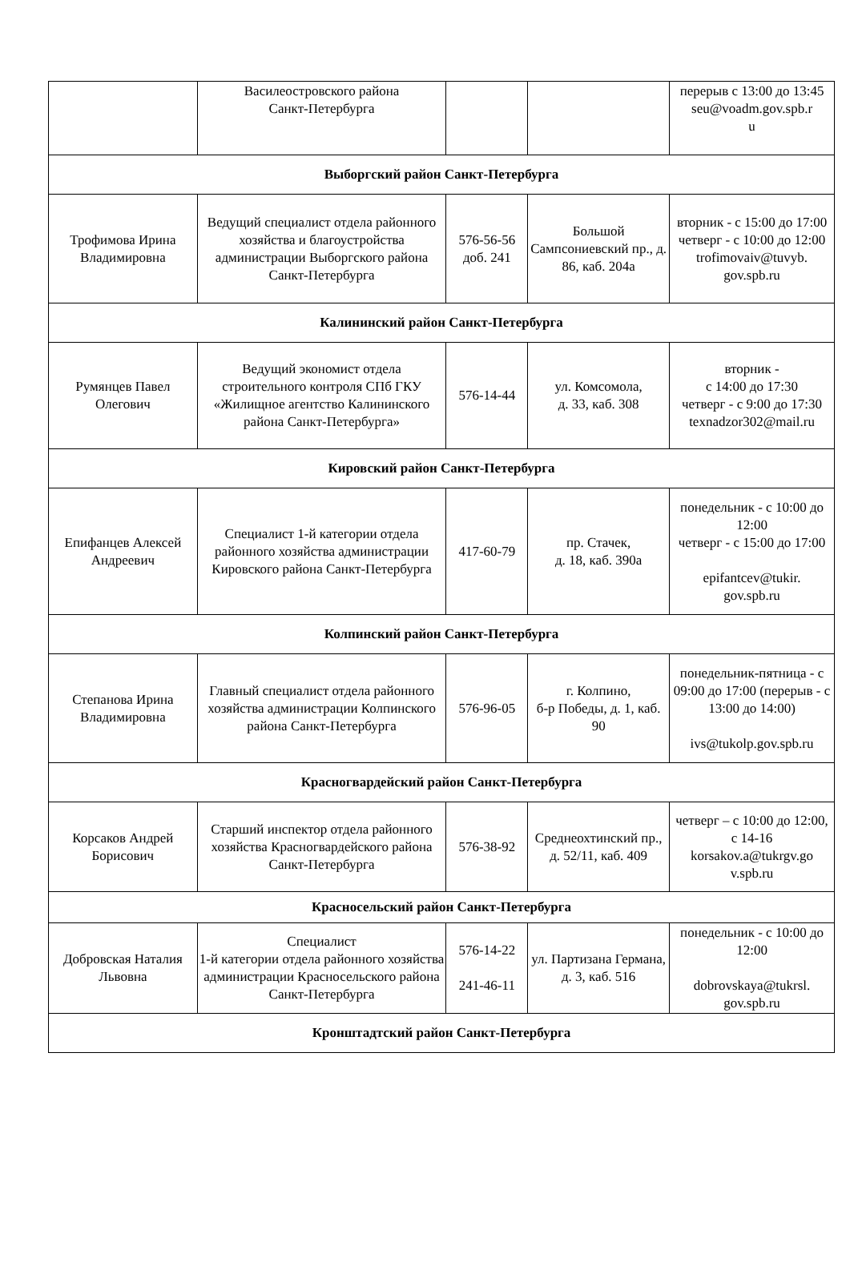| | Василеостровского района Санкт-Петербурга | | | перерыв с 13:00 до 13:45 seu@voadm.gov.spb.r u |
| Выборгский район Санкт-Петербурга | | | | |
| Трофимова Ирина Владимировна | Ведущий специалист отдела районного хозяйства и благоустройства администрации Выборгского района Санкт-Петербурга | 576-56-56 доб. 241 | Большой Сампсониевский пр., д. 86, каб. 204а | вторник - с 15:00 до 17:00 четверг - с 10:00 до 12:00 trofimovaiv@tuvyb. gov.spb.ru |
| Калининский район Санкт-Петербурга | | | | |
| Румянцев Павел Олегович | Ведущий экономист отдела строительного контроля СПб ГКУ «Жилищное агентство Калининского района Санкт-Петербурга» | 576-14-44 | ул. Комсомола, д. 33, каб. 308 | вторник - с 14:00 до 17:30 четверг - с 9:00 до 17:30 texnadzor302@mail.ru |
| Кировский район Санкт-Петербурга | | | | |
| Епифанцев Алексей Андреевич | Специалист 1-й категории отдела районного хозяйства администрации Кировского района Санкт-Петербурга | 417-60-79 | пр. Стачек, д. 18, каб. 390а | понедельник - с 10:00 до 12:00 четверг - с 15:00 до 17:00 epifantcev@tukir. gov.spb.ru |
| Колпинский район Санкт-Петербурга | | | | |
| Степанова Ирина Владимировна | Главный специалист отдела районного хозяйства администрации Колпинского района Санкт-Петербурга | 576-96-05 | г. Колпино, б-р Победы, д. 1, каб. 90 | понедельник-пятница - с 09:00 до 17:00 (перерыв - с 13:00 до 14:00) ivs@tukolp.gov.spb.ru |
| Красногвардейский район Санкт-Петербурга | | | | |
| Корсаков Андрей Борисович | Старший инспектор отдела районного хозяйства Красногвардейского района Санкт-Петербурга | 576-38-92 | Среднеохтинский пр., д. 52/11, каб. 409 | четверг – с 10:00 до 12:00, с 14-16 korsakov.a@tukrgv.go v.spb.ru |
| Красносельский район Санкт-Петербурга | | | | |
| Добровская Наталия Львовна | Специалист 1-й категории отдела районного хозяйства администрации Красносельского района Санкт-Петербурга | 576-14-22 241-46-11 | ул. Партизана Германа, д. 3, каб. 516 | понедельник - с 10:00 до 12:00 dobrovskaya@tukrsl. gov.spb.ru |
| Кронштадтский район Санкт-Петербурга | | | | |